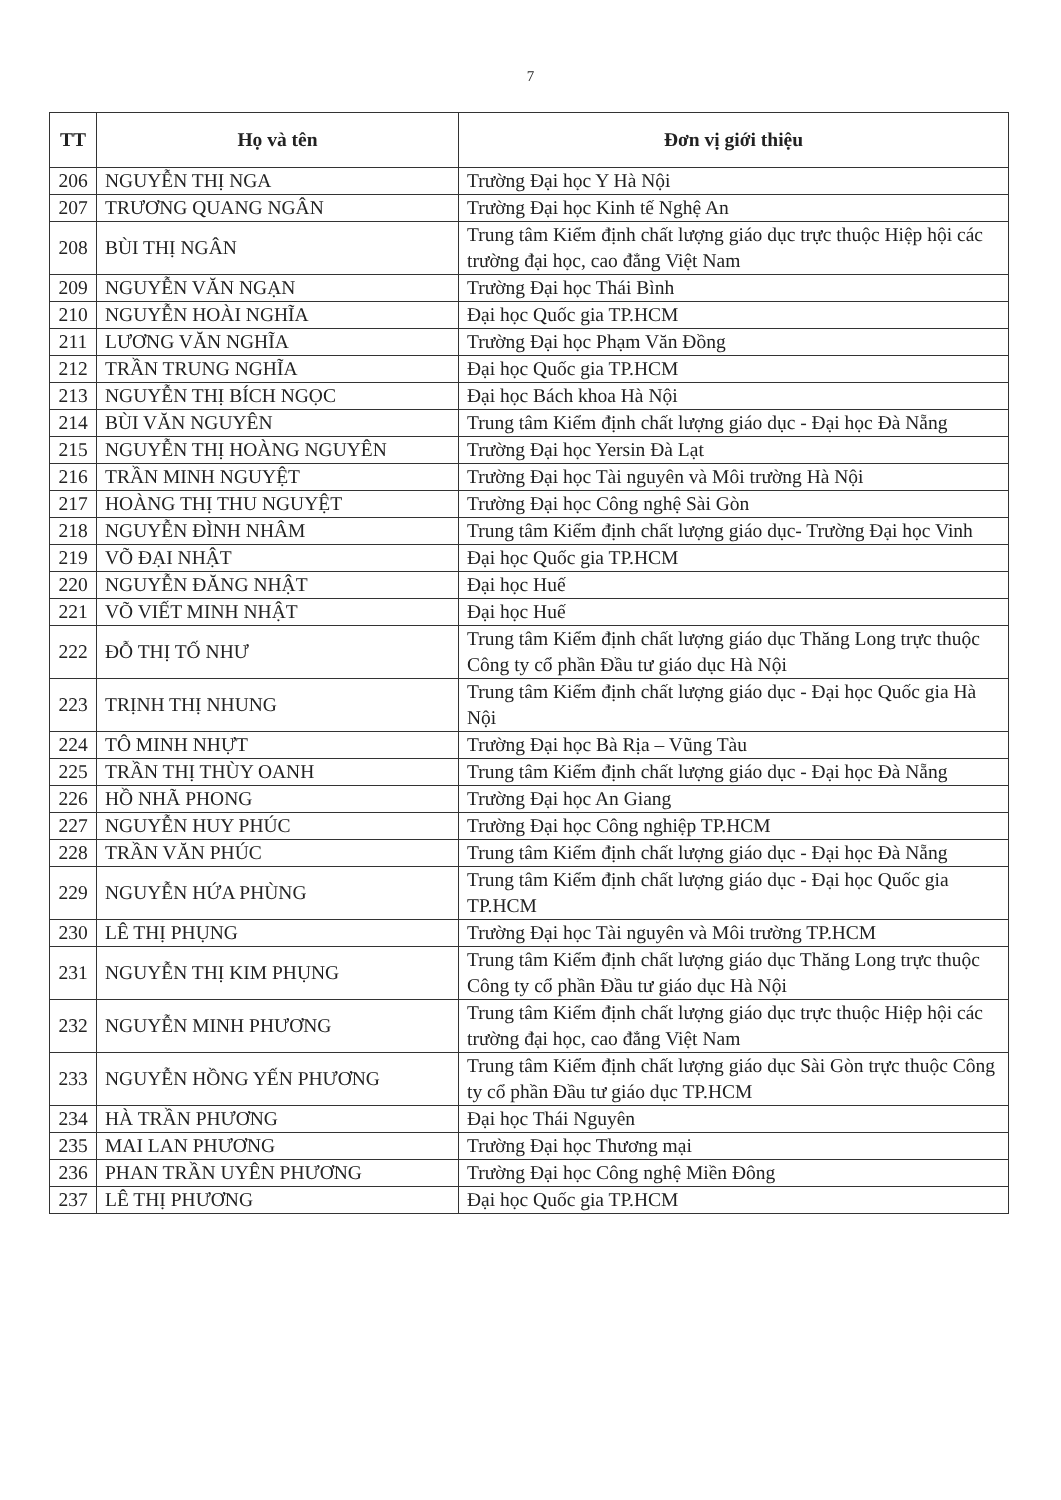7
| TT | Họ và tên | Đơn vị giới thiệu |
| --- | --- | --- |
| 206 | NGUYỄN THỊ NGA | Trường Đại học Y Hà Nội |
| 207 | TRƯƠNG QUANG NGÂN | Trường Đại học Kinh tế Nghệ An |
| 208 | BÙI THỊ NGÂN | Trung tâm Kiểm định chất lượng giáo dục trực thuộc Hiệp hội các trường đại học, cao đẳng Việt Nam |
| 209 | NGUYỄN VĂN NGẠN | Trường Đại học Thái Bình |
| 210 | NGUYỄN HOÀI NGHĨA | Đại học Quốc gia TP.HCM |
| 211 | LƯƠNG VĂN NGHĨA | Trường Đại học Phạm Văn Đồng |
| 212 | TRẦN TRUNG NGHĨA | Đại học Quốc gia TP.HCM |
| 213 | NGUYỄN THỊ BÍCH NGỌC | Đại học Bách khoa Hà Nội |
| 214 | BÙI VĂN NGUYÊN | Trung tâm Kiểm định chất lượng giáo dục - Đại học Đà Nẵng |
| 215 | NGUYỄN THỊ HOÀNG NGUYÊN | Trường Đại học Yersin Đà Lạt |
| 216 | TRẦN MINH NGUYỆT | Trường Đại học Tài nguyên và Môi trường Hà Nội |
| 217 | HOÀNG THỊ THU NGUYỆT | Trường Đại học Công nghệ Sài Gòn |
| 218 | NGUYỄN ĐÌNH NHÂM | Trung tâm Kiểm định chất lượng giáo dục- Trường Đại học Vinh |
| 219 | VÕ ĐẠI NHẬT | Đại học Quốc gia TP.HCM |
| 220 | NGUYỄN ĐĂNG NHẬT | Đại học Huế |
| 221 | VÕ VIẾT MINH NHẬT | Đại học Huế |
| 222 | ĐỖ THỊ TỐ NHƯ | Trung tâm Kiểm định chất lượng giáo dục Thăng Long trực thuộc Công ty cổ phần Đầu tư giáo dục Hà Nội |
| 223 | TRỊNH THỊ NHUNG | Trung tâm Kiểm định chất lượng giáo dục - Đại học Quốc gia Hà Nội |
| 224 | TÔ MINH NHỰT | Trường Đại học Bà Rịa – Vũng Tàu |
| 225 | TRẦN THỊ THÙY OANH | Trung tâm Kiểm định chất lượng giáo dục - Đại học Đà Nẵng |
| 226 | HỒ NHÃ PHONG | Trường Đại học An Giang |
| 227 | NGUYỄN HUY PHÚC | Trường Đại học Công nghiệp TP.HCM |
| 228 | TRẦN VĂN PHÚC | Trung tâm Kiểm định chất lượng giáo dục - Đại học Đà Nẵng |
| 229 | NGUYỄN HỨA PHÙNG | Trung tâm Kiểm định chất lượng giáo dục - Đại học Quốc gia TP.HCM |
| 230 | LÊ THỊ PHỤNG | Trường Đại học Tài nguyên và Môi trường TP.HCM |
| 231 | NGUYỄN THỊ KIM PHỤNG | Trung tâm Kiểm định chất lượng giáo dục Thăng Long trực thuộc Công ty cổ phần Đầu tư giáo dục Hà Nội |
| 232 | NGUYỄN MINH PHƯƠNG | Trung tâm Kiểm định chất lượng giáo dục trực thuộc Hiệp hội các trường đại học, cao đẳng Việt Nam |
| 233 | NGUYỄN HỒNG YẾN PHƯƠNG | Trung tâm Kiểm định chất lượng giáo dục Sài Gòn trực thuộc Công ty cổ phần Đầu tư giáo dục TP.HCM |
| 234 | HÀ TRẦN PHƯƠNG | Đại học Thái Nguyên |
| 235 | MAI LAN PHƯƠNG | Trường Đại học Thương mại |
| 236 | PHAN TRẦN UYÊN PHƯƠNG | Trường Đại học Công nghệ Miền Đông |
| 237 | LÊ THỊ PHƯƠNG | Đại học Quốc gia TP.HCM |